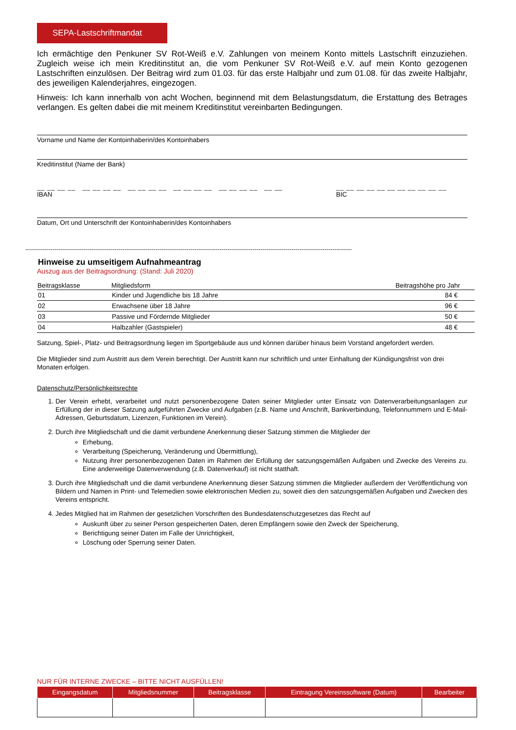SEPA-Lastschriftmandat
Ich ermächtige den Penkuner SV Rot-Weiß e.V. Zahlungen von meinem Konto mittels Lastschrift einzuziehen. Zugleich weise ich mein Kreditinstitut an, die vom Penkuner SV Rot-Weiß e.V. auf mein Konto gezogenen Lastschriften einzulösen. Der Beitrag wird zum 01.03. für das erste Halbjahr und zum 01.08. für das zweite Halbjahr, des jeweiligen Kalenderjahres, eingezogen.
Hinweis: Ich kann innerhalb von acht Wochen, beginnend mit dem Belastungsdatum, die Erstattung des Betrages verlangen. Es gelten dabei die mit meinem Kreditinstitut vereinbarten Bedingungen.
Vorname und Name der Kontoinhaberin/des Kontoinhabers
Kreditinstitut (Name der Bank)
__ __ __ __ __ __ __ __ __ __ __ __ __ __ __ __ __ __ __ __ __ __
IBAN
__ __ __ __ __ __ __ __ __ __ __
BIC
Datum, Ort und Unterschrift der Kontoinhaberin/des Kontoinhabers
------------------------------------------------------------------------------------------------------------------------------------------------------------------------
Hinweise zu umseitigem Aufnahmeantrag
Auszug aus der Beitragsordnung: (Stand: Juli 2020)
| Beitragsklasse | Mitgliedsform | Beitragshöhe pro Jahr |
| --- | --- | --- |
| 01 | Kinder und Jugendliche bis 18 Jahre | 84 € |
| 02 | Erwachsene über 18 Jahre | 96 € |
| 03 | Passive und Fördernde Mitglieder | 50 € |
| 04 | Halbzahler (Gastspieler) | 48 € |
Satzung, Spiel-, Platz- und Beitragsordnung liegen im Sportgebäude aus und können darüber hinaus beim Vorstand angefordert werden.
Die Mitglieder sind zum Austritt aus dem Verein berechtigt. Der Austritt kann nur schriftlich und unter Einhaltung der Kündigungsfrist von drei Monaten erfolgen.
Datenschutz/Persönlichkeitsrechte
1. Der Verein erhebt, verarbeitet und nutzt personenbezogene Daten seiner Mitglieder unter Einsatz von Datenverarbeitungsanlagen zur Erfüllung der in dieser Satzung aufgeführten Zwecke und Aufgaben (z.B. Name und Anschrift, Bankverbindung, Telefonnummern und E-Mail-Adressen, Geburtsdatum, Lizenzen, Funktionen im Verein).
2. Durch ihre Mitgliedschaft und die damit verbundene Anerkennung dieser Satzung stimmen die Mitglieder der
Erhebung,
Verarbeitung (Speicherung, Veränderung und Übermittlung),
Nutzung ihrer personenbezogenen Daten im Rahmen der Erfüllung der satzungsgemäßen Aufgaben und Zwecke des Vereins zu. Eine anderweitige Datenverwendung (z.B. Datenverkauf) ist nicht statthaft.
3. Durch ihre Mitgliedschaft und die damit verbundene Anerkennung dieser Satzung stimmen die Mitglieder außerdem der Veröffentlichung von Bildern und Namen in Print- und Telemedien sowie elektronischen Medien zu, soweit dies den satzungsgemäßen Aufgaben und Zwecken des Vereins entspricht.
4. Jedes Mitglied hat im Rahmen der gesetzlichen Vorschriften des Bundesdatenschutzgesetzes das Recht auf
Auskunft über zu seiner Person gespeicherten Daten, deren Empfängern sowie den Zweck der Speicherung,
Berichtigung seiner Daten im Falle der Unrichtigkeit,
Löschung oder Sperrung seiner Daten.
NUR FÜR INTERNE ZWECKE – BITTE NICHT AUSFÜLLEN!
| Eingangsdatum | Mitgliedsnummer | Beitragsklasse | Eintragung Vereinssoftware (Datum) | Bearbeiter |
| --- | --- | --- | --- | --- |